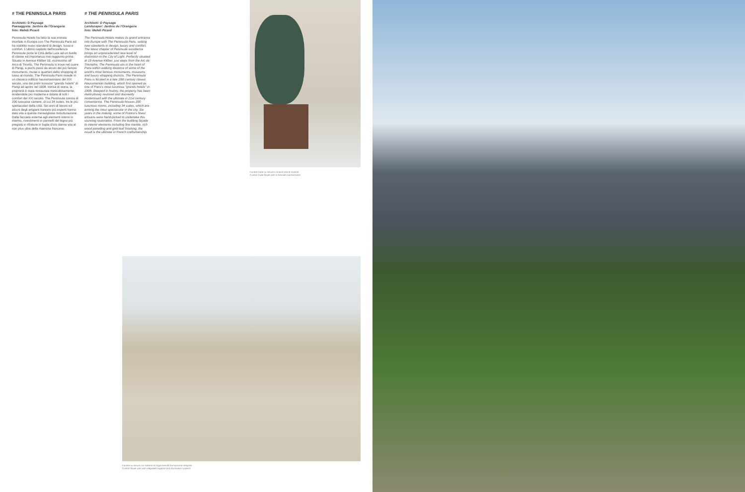# THE PENINSULA PARIS
Architetti: D Paysage
Paesaggista: Jardins de l'Orangerie
foto: Mehdi Picard
Peninsula Hotels ha fatto la sua entrata trionfale in Europa con The Peninsula Paris ed ha stabilito nuovi standard di design, lusso e comfort. L'ultimo capitolo dell'eccellenza Peninsula porta la Città della Luce ad un livello di classe ed importanza mai raggiunto prima. Situato in Avenue Kléber 19, vicinissimo all' Arco di Trionfo, The Peninsula si trova nel cuore di Parigi, a pochi passi da alcuni dei più famosi monumenti, musei e quartieri dello shopping di lusso al mondo. The Peninsula Paris risiede in un classico edificio haussmanniano del XIX secolo, uno dei primi lussuosi "grands hotels" di Parigi ad aprire nel 1908. Intrisa di storia, la proprietà è stata restaurata meticolosamente, rendendola più moderna e dotata di tutti i comfort del XXI secolo. The Peninsula consta di 200 lussuose camere, di cui 34 suites, tra le più spettacolari della città. Sei anni di lavoro ed alcuni degli artigiani francesi più esperti hanno dato vita a questa meravigliosa ristrutturazione. Dalla facciata esterna agli elementi interni in marmo, rivestimenti in pannelli del legno più pregiato e rifiniture in foglia d'oro danno vita al non plus ultra della maestria francese.
# THE PENINSULA PARIS
Architetti: D Paysage
Landscaper: Jardins de l'Orangerie
foto: Mehdi Picard
The Peninsula Hotels makes its grand entrance into Europe with The Peninsula Paris, setting new standards in design, luxury and comfort. The latest chapter of Peninsula excellence brings an unprecedented new level of distinction to the City of Light. Perfectly situated at 19 Avenue Kléber, just steps from the Arc de Triomphe, The Peninsula sits in the heart of Paris within walking distance of some of the world's most famous monuments, museums and luxury shopping districts. The Peninsula Paris is located in a late 19th century classic Haussmanian building, which first opened as one of Paris's most luxurious "grands hotels" in 1908. Steeped in history, the property has been meticulously restored and discreetly modernised with the ultimate in 21st century convenience. The Peninsula houses 200 luxurious rooms, including 34 suites, which are among the most spectacular in the city. Six years in the making, some of France's finest artisans were hand-picked to undertake this stunning restoration. From the building façade to interior elements including fine marble, rich wood panelling and gold leaf finishing, the result is the ultimate in French craftsmanship.
Fioriere Cube su misura in finitura ottone maistral
Custom Cube flower pots in bronzed maistral brass
Fioriere su misura con sistema di irrigazione ed illuminazione integrato
Custom flower pots with integrated irrigation and illumination systems